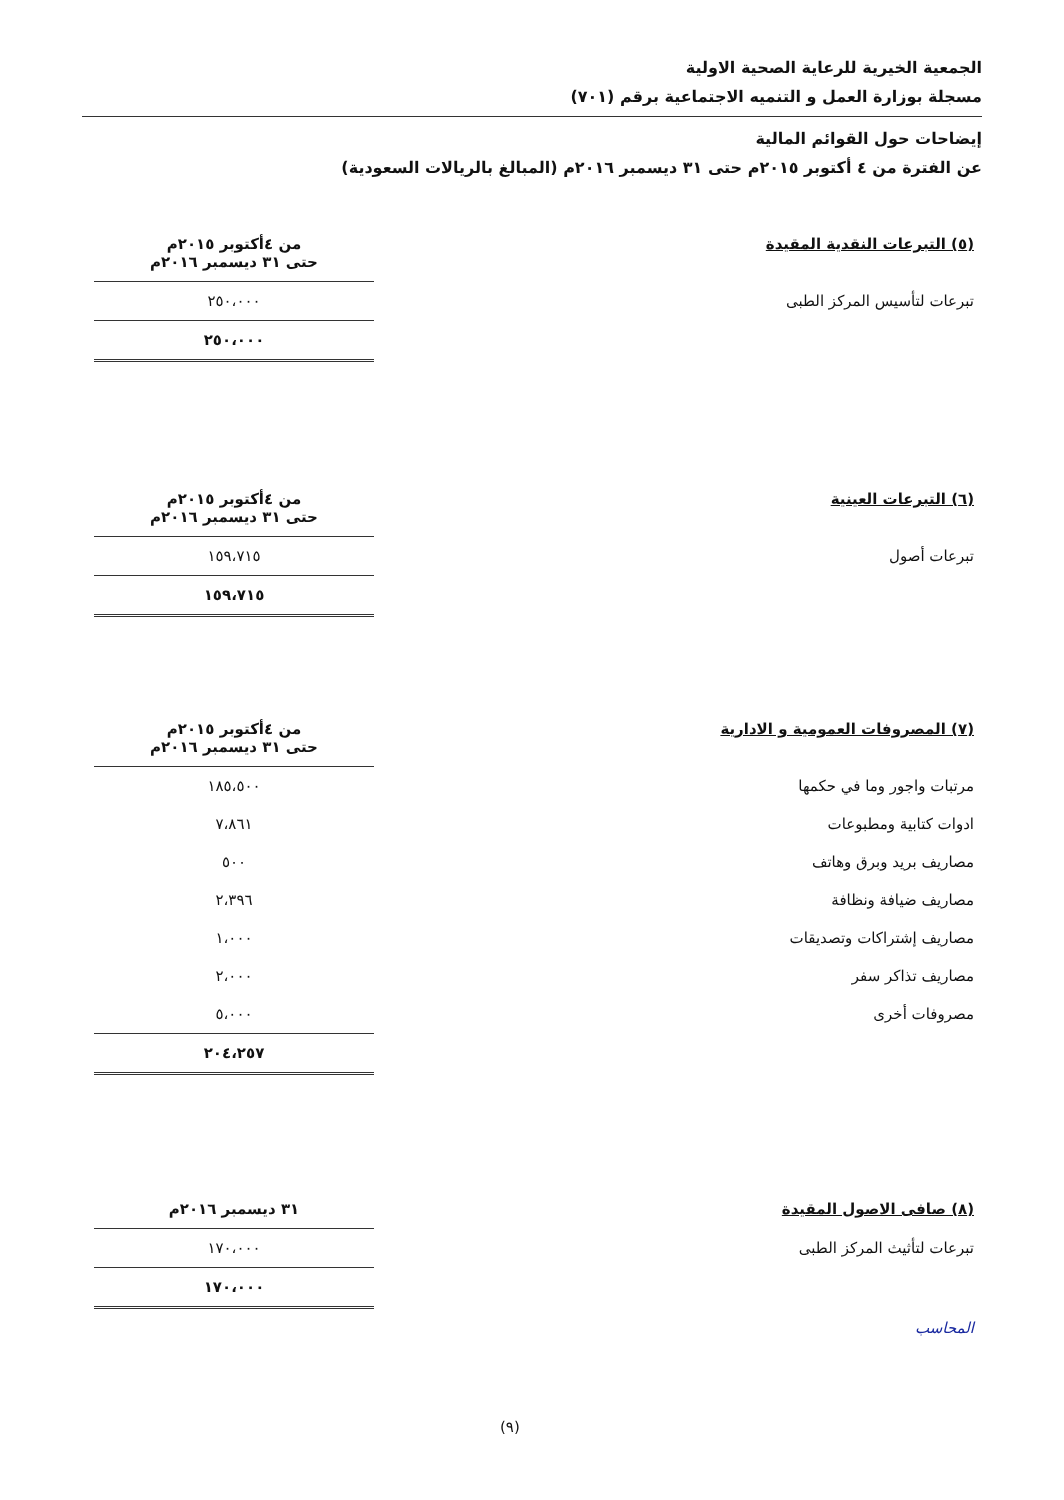الجمعية الخيرية للرعاية الصحية الاولية
مسجلة بوزارة العمل و التنميه الاجتماعية برقم (٧٠١)
إيضاحات حول القوائم المالية
عن الفترة من ٤ أكتوبر ٢٠١٥م حتى ٣١ ديسمبر ٢٠١٦م (المبالغ بالريالات السعودية)
| (٥) التبرعات النقدية المقيدة | من ٤أكتوبر ٢٠١٥م حتى ٣١ ديسمبر ٢٠١٦م |
| تبرعات لتأسيس المركز الطبى | ٢٥٠،٠٠٠ |
| | ٢٥٠،٠٠٠ |
| (٦) التبرعات العينية | من ٤أكتوبر ٢٠١٥م حتى ٣١ ديسمبر ٢٠١٦م |
| تبرعات أصول | ١٥٩،٧١٥ |
| | ١٥٩،٧١٥ |
| (٧) المصروفات العمومية و الادارية | من ٤أكتوبر ٢٠١٥م حتى ٣١ ديسمبر ٢٠١٦م |
| مرتبات واجور وما في حكمها | ١٨٥،٥٠٠ |
| ادوات كتابية ومطبوعات | ٧،٨٦١ |
| مصاريف بريد وبرق وهاتف | ٥٠٠ |
| مصاريف ضيافة ونظافة | ٢،٣٩٦ |
| مصاريف إشتراكات وتصديقات | ١،٠٠٠ |
| مصاريف تذاكر سفر | ٢،٠٠٠ |
| مصروفات أخرى | ٥،٠٠٠ |
| | ٢٠٤،٢٥٧ |
| (٨) صافى الاصول المقيدة | ٣١ ديسمبر ٢٠١٦م |
| تبرعات لتأثيث المركز الطبى | ١٧٠،٠٠٠ |
| | ١٧٠،٠٠٠ |
المحاسب
(٩)